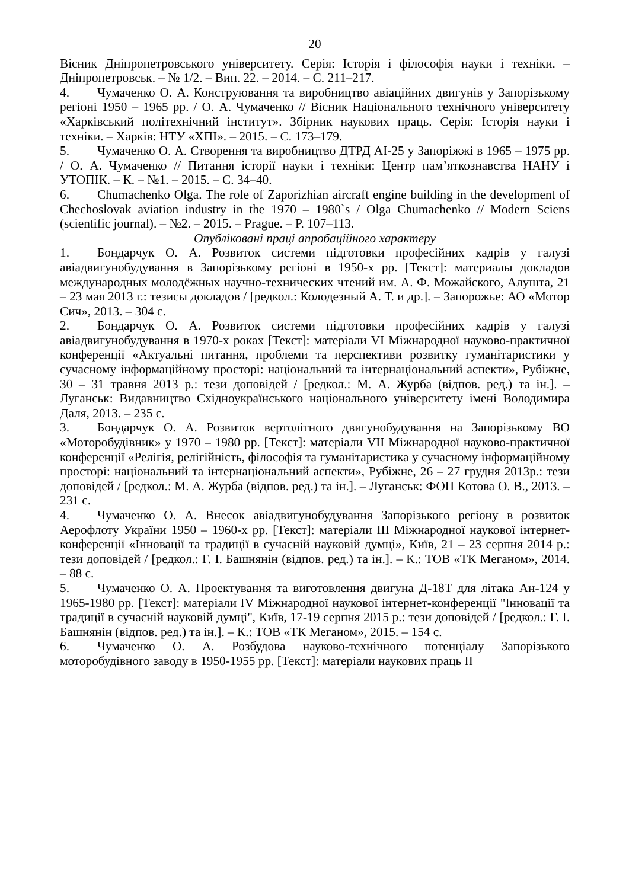20
Вісник Дніпропетровського університету. Серія: Історія і філософія науки і техніки. – Дніпропетровськ. – № 1/2. – Вип. 22. – 2014. – С. 211–217.
4. Чумаченко О. А. Конструювання та виробництво авіаційних двигунів у Запорізькому регіоні 1950 – 1965 рр. / О. А. Чумаченко // Вісник Національного технічного університету «Харківський політехнічний інститут». Збірник наукових праць. Серія: Історія науки і техніки. – Харків: НТУ «ХПІ». – 2015. – С. 173–179.
5. Чумаченко О. А. Створення та виробництво ДТРД АІ-25 у Запоріжжі в 1965 – 1975 рр. / О. А. Чумаченко // Питання історії науки і техніки: Центр пам’яткознавства НАНУ і УТОПІК. – К. – №1. – 2015. – С. 34–40.
6. Chumachenko Olga. The role of Zaporizhian aircraft engine building in the development of Chechoslovak aviation industry in the 1970 – 1980`s / Olga Chumachenko // Modern Sciens (scientific journal). – №2. – 2015. – Prague. – P. 107–113.
Опубліковані праці апробаційного характеру
1. Бондарчук О. А. Розвиток системи підготовки професійних кадрів у галузі авіадвигунобудування в Запорізькому регіоні в 1950-х рр. [Текст]: материалы докладов международных молодёжных научно-технических чтений им. А. Ф. Можайского, Алушта, 21 – 23 мая 2013 г.: тезисы докладов / [редкол.: Колодезный А. Т. и др.]. – Запорожье: АО «Мотор Сич», 2013. – 304 с.
2. Бондарчук О. А. Розвиток системи підготовки професійних кадрів у галузі авіадвигунобудування в 1970-х роках [Текст]: матеріали VI Міжнародної науково-практичної конференції «Актуальні питання, проблеми та перспективи розвитку гуманітаристики у сучасному інформаційному просторі: національний та інтернаціональний аспекти», Рубіжне, 30 – 31 травня 2013 р.: тези доповідей / [редкол.: М. А. Журба (відпов. ред.) та ін.]. – Луганськ: Видавництво Східноукраїнського національного університету імені Володимира Даля, 2013. – 235 с.
3. Бондарчук О. А. Розвиток вертолітного двигунобудування на Запорізькому ВО «Моторобудівник» у 1970 – 1980 рр. [Текст]: матеріали VII Міжнародної науково-практичної конференції «Релігія, релігійність, філософія та гуманітаристика у сучасному інформаційному просторі: національний та інтернаціональний аспекти», Рубіжне, 26 – 27 грудня 2013р.: тези доповідей / [редкол.: М. А. Журба (відпов. ред.) та ін.]. – Луганськ: ФОП Котова О. В., 2013. – 231 с.
4. Чумаченко О. А. Внесок авіадвигунобудування Запорізького регіону в розвиток Аерофлоту України 1950 – 1960-х рр. [Текст]: матеріали ІІІ Міжнародної наукової інтернет-конференції «Інновації та традиції в сучасній науковій думці», Київ, 21 – 23 серпня 2014 р.: тези доповідей / [редкол.: Г. І. Башнянін (відпов. ред.) та ін.]. – К.: ТОВ «ТК Меганом», 2014. – 88 с.
5. Чумаченко О. А. Проектування та виготовлення двигуна Д-18Т для літака Ан-124 у 1965-1980 рр. [Текст]: матеріали IV Міжнародної наукової інтернет-конференції "Інновації та традиції в сучасній науковій думці", Київ, 17-19 серпня 2015 р.: тези доповідей / [редкол.: Г. І. Башнянін (відпов. ред.) та ін.]. – К.: ТОВ «ТК Меганом», 2015. – 154 с.
6. Чумаченко О. А. Розбудова науково-технічного потенціалу Запорізького моторобудівного заводу в 1950-1955 рр. [Текст]: матеріали наукових праць ІІ